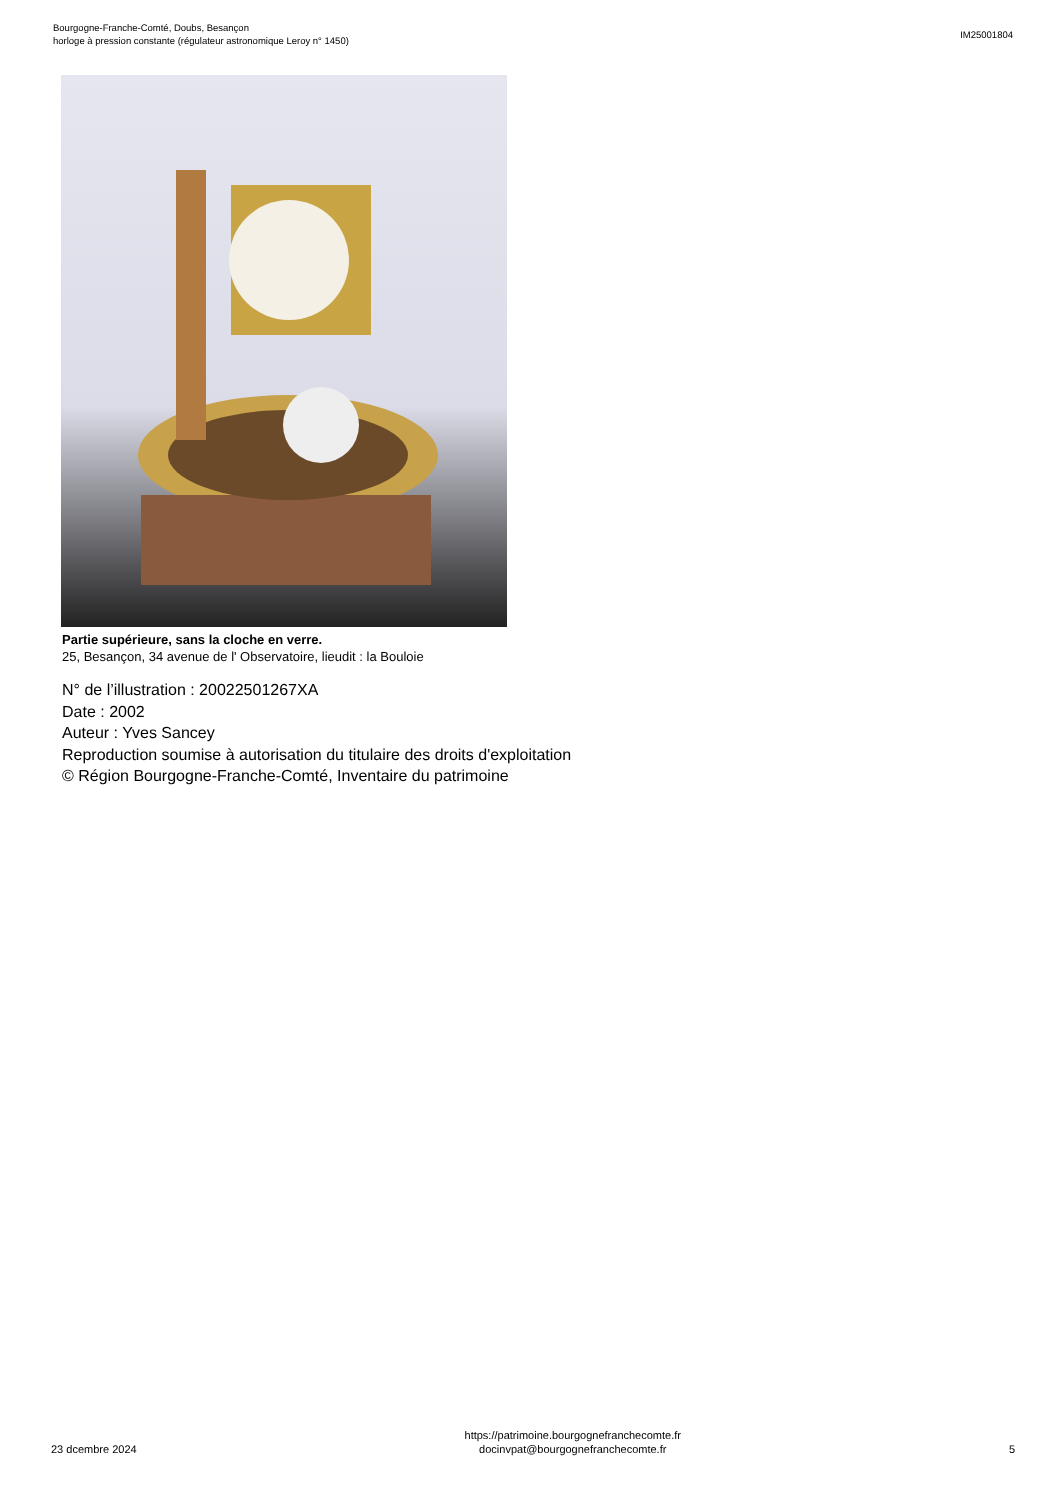Bourgogne-Franche-Comté, Doubs, Besançon
horloge à pression constante (régulateur astronomique Leroy n° 1450)
IM25001804
Partie supérieure, sans la cloche en verre.
25, Besançon, 34 avenue de l' Observatoire, lieudit : la Bouloie
N° de l’illustration : 20022501267XA
Date : 2002
Auteur : Yves Sancey
Reproduction soumise à autorisation du titulaire des droits d'exploitation
© Région Bourgogne-Franche-Comté, Inventaire du patrimoine
23 dcembre 2024
https://patrimoine.bourgognefranchecomte.fr
docinvpat@bourgognefranchecomte.fr
5